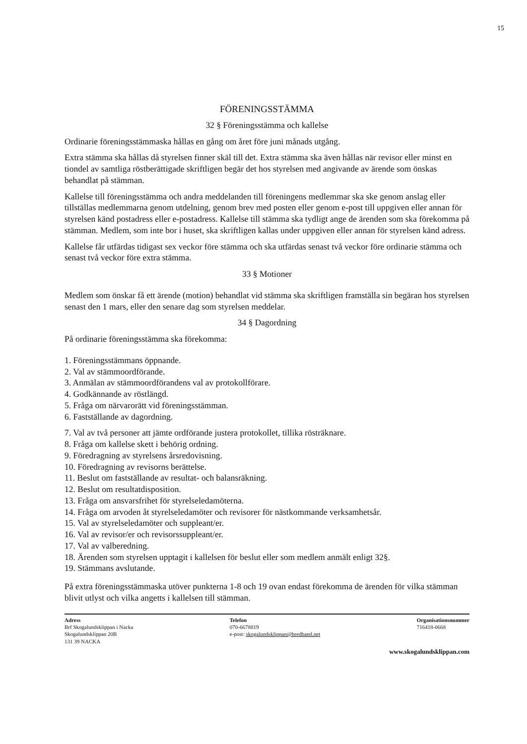15
FÖRENINGSSTÄMMA
32 § Föreningsstämma och kallelse
Ordinarie föreningsstämmaska hållas en gång om året före juni månads utgång.
Extra stämma ska hållas då styrelsen finner skäl till det. Extra stämma ska även hållas när revisor eller minst en tiondel av samtliga röstberättigade skriftligen begär det hos styrelsen med angivande av ärende som önskas behandlat på stämman.
Kallelse till föreningsstämma och andra meddelanden till föreningens medlemmar ska ske genom anslag eller tillställas medlemmarna genom utdelning, genom brev med posten eller genom e-post till uppgiven eller annan för styrelsen känd postadress eller e-postadress. Kallelse till stämma ska tydligt ange de ärenden som ska förekomma på stämman. Medlem, som inte bor i huset, ska skriftligen kallas under uppgiven eller annan för styrelsen känd adress.
Kallelse får utfärdas tidigast sex veckor före stämma och ska utfärdas senast två veckor före ordinarie stämma och senast två veckor före extra stämma.
33 § Motioner
Medlem som önskar få ett ärende (motion) behandlat vid stämma ska skriftligen framställa sin begäran hos styrelsen senast den 1 mars, eller den senare dag som styrelsen meddelar.
34 § Dagordning
På ordinarie föreningsstämma ska förekomma:
1. Föreningsstämmans öppnande.
2. Val av stämmoordförande.
3. Anmälan av stämmoordförandens val av protokollförare.
4. Godkännande av röstlängd.
5. Fråga om närvarorätt vid föreningsstämman.
6. Fastställande av dagordning.
7. Val av två personer att jämte ordförande justera protokollet, tillika rösträknare.
8. Fråga om kallelse skett i behörig ordning.
9. Föredragning av styrelsens årsredovisning.
10. Föredragning av revisorns berättelse.
11. Beslut om fastställande av resultat- och balansräkning.
12. Beslut om resultatdisposition.
13. Fråga om ansvarsfrihet för styrelseledamöterna.
14. Fråga om arvoden åt styrelseledamöter och revisorer för nästkommande verksamhetsår.
15. Val av styrelseledamöter och suppleant/er.
16. Val av revisor/er och revisorssuppleant/er.
17. Val av valberedning.
18. Ärenden som styrelsen upptagit i kallelsen för beslut eller som medlem anmält enligt 32§.
19. Stämmans avslutande.
På extra föreningsstämmaska utöver punkterna 1-8 och 19 ovan endast förekomma de ärenden för vilka stämman blivit utlyst och vilka angetts i kallelsen till stämman.
Adress
Brf Skogalundsklippan i Nacka
Skogalundsklippan 20B
131 39 NACKA
Telefon
070-6678819
e-post: skogalundsklippan@bredband.net
Organisationsnummer
716418-0668
www.skogalundsklippan.com